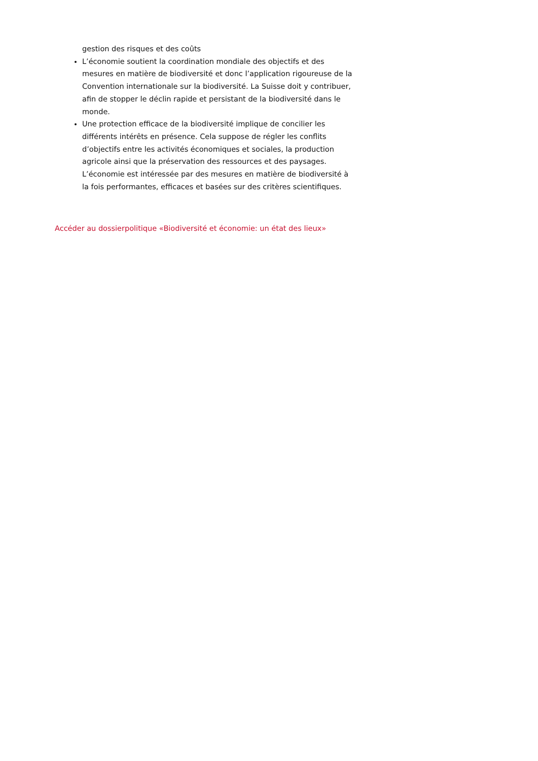gestion des risques et des coûts
L’économie soutient la coordination mondiale des objectifs et des mesures en matière de biodiversité et donc l’application rigoureuse de la Convention internationale sur la biodiversité. La Suisse doit y contribuer, afin de stopper le déclin rapide et persistant de la biodiversité dans le monde.
Une protection efficace de la biodiversité implique de concilier les différents intérêts en présence. Cela suppose de régler les conflits d’objectifs entre les activités économiques et sociales, la production agricole ainsi que la préservation des ressources et des paysages. L’économie est intéressée par des mesures en matière de biodiversité à la fois performantes, efficaces et basées sur des critères scientifiques.
Accéder au dossierpolitique «Biodiversité et économie: un état des lieux»